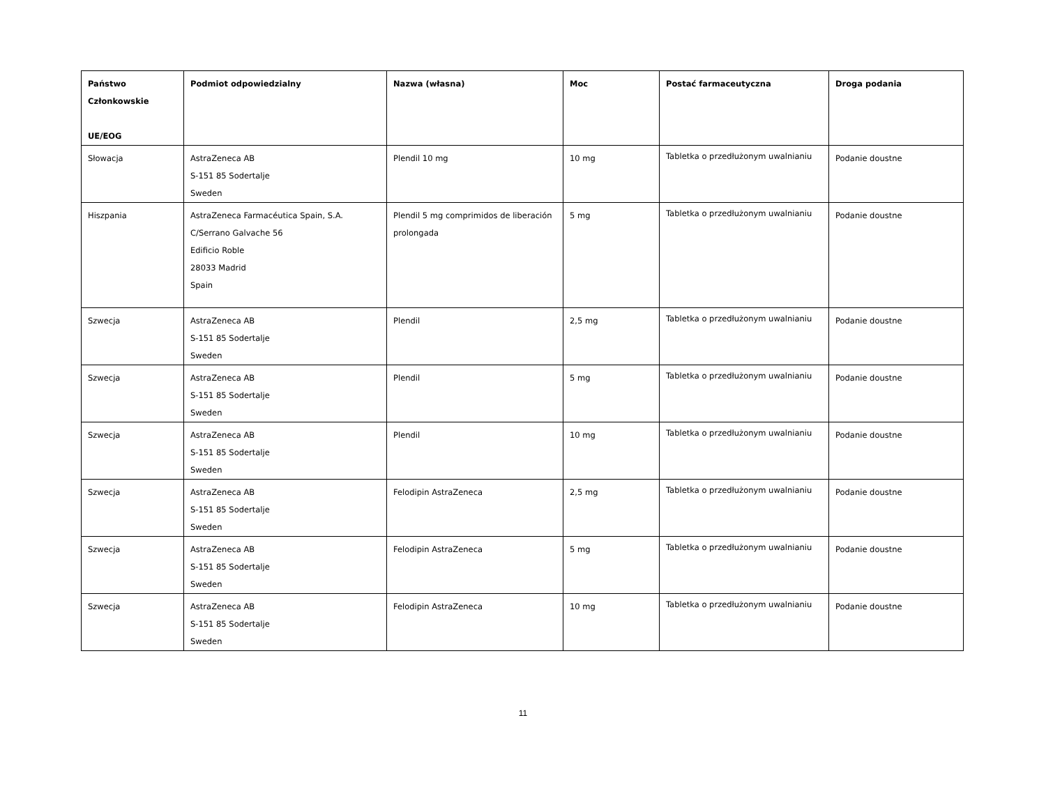| Państwo Członkowskie UE/EOG | Podmiot odpowiedzialny | Nazwa (własna) | Moc | Postać farmaceutyczna | Droga podania |
| --- | --- | --- | --- | --- | --- |
| Słowacja | AstraZeneca AB S-151 85 Sodertalje Sweden | Plendil 10 mg | 10 mg | Tabletka o przedłużonym uwalnianiu | Podanie doustne |
| Hiszpania | AstraZeneca Farmacéutica Spain, S.A. C/Serrano Galvache 56 Edificio Roble 28033 Madrid Spain | Plendil 5 mg comprimidos de liberación prolongada | 5 mg | Tabletka o przedłużonym uwalnianiu | Podanie doustne |
| Szwecja | AstraZeneca AB S-151 85 Sodertalje Sweden | Plendil | 2,5 mg | Tabletka o przedłużonym uwalnianiu | Podanie doustne |
| Szwecja | AstraZeneca AB S-151 85 Sodertalje Sweden | Plendil | 5 mg | Tabletka o przedłużonym uwalnianiu | Podanie doustne |
| Szwecja | AstraZeneca AB S-151 85 Sodertalje Sweden | Plendil | 10 mg | Tabletka o przedłużonym uwalnianiu | Podanie doustne |
| Szwecja | AstraZeneca AB S-151 85 Sodertalje Sweden | Felodipin AstraZeneca | 2,5 mg | Tabletka o przedłużonym uwalnianiu | Podanie doustne |
| Szwecja | AstraZeneca AB S-151 85 Sodertalje Sweden | Felodipin AstraZeneca | 5 mg | Tabletka o przedłużonym uwalnianiu | Podanie doustne |
| Szwecja | AstraZeneca AB S-151 85 Sodertalje Sweden | Felodipin AstraZeneca | 10 mg | Tabletka o przedłużonym uwalnianiu | Podanie doustne |
11